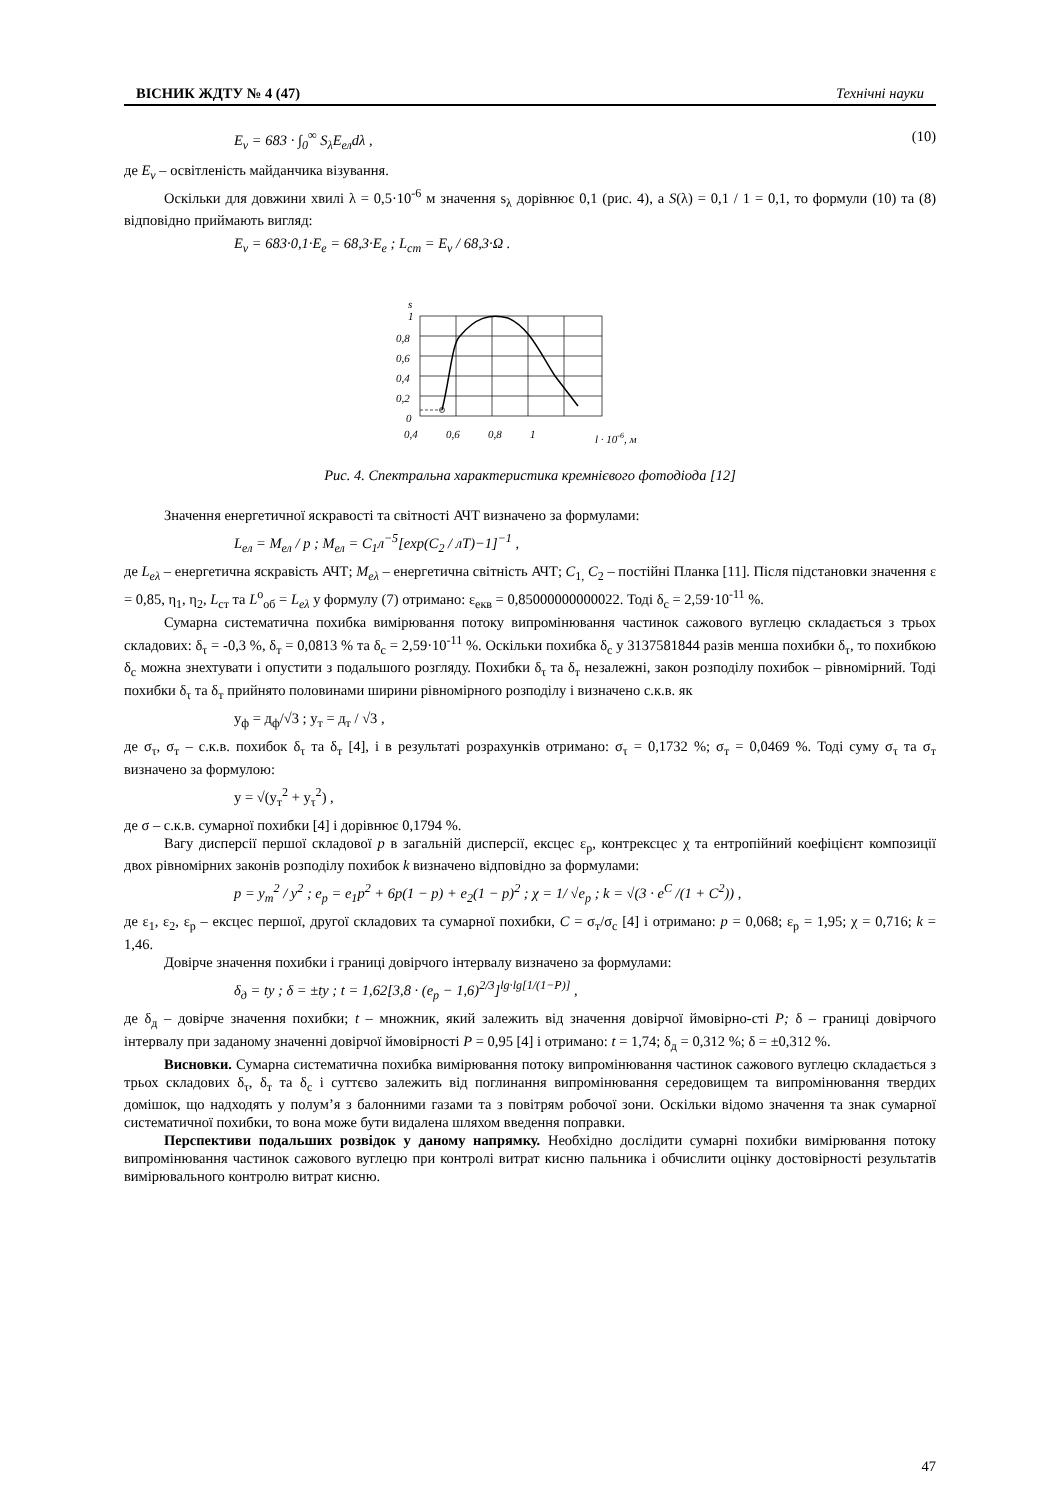ВІСНИК ЖДТУ № 4 (47) Технічні науки
E<sub>v</sub> = 683 · ∫<sub>0</sub><sup>∞</sup> S<sub>λ</sub>E<sub>ел</sub>dλ , (10)
де E<sub>v</sub> – освітленість майданчика візування.
Оскільки для довжини хвилі λ = 0,5·10<sup>-6</sup> м значення s<sub>λ</sub> дорівнює 0,1 (рис. 4), а S(λ) = 0,1 / 1 = 0,1, то формули (10) та (8) відповідно приймають вигляд:
E<sub>v</sub> = 683·0,1·E<sub>e</sub> = 68,3·E<sub>e</sub> ; L<sub>ст</sub> = E<sub>v</sub> / 68,3·Ω .
s
1
0,8
0,6
0,4
0,2
0
0,4
0,6
0,8
1
l · 10-6, м
Рис. 4. Спектральна характеристика кремнієвого фотодіода [12]
Значення енергетичної яскравості та світності АЧТ визначено за формулами:
L<sub>ел</sub> = M<sub>ел</sub> / р ; M<sub>ел</sub> = C<sub>1</sub>л<sup>−5</sup>[exp(C<sub>2</sub> / лT)−1]<sup>−1</sup> ,
де L<sub>eλ</sub> – енергетична яскравість АЧТ; M<sub>eλ</sub> – енергетична світність АЧТ; C<sub>1,</sub> C<sub>2</sub> – постійні Планка [11]. Після підстановки значення ε = 0,85, η<sub>1</sub>, η<sub>2</sub>, L<sub>ст</sub> та L<sup>о</sup><sub>об</sub> = L<sub>eλ</sub> у формулу (7) отримано: ε<sub>екв</sub> = 0,85000000000022. Тоді δ<sub>с</sub> = 2,59·10<sup>-11</sup> %.
Сумарна систематична похибка вимірювання потоку випромінювання частинок сажового вуглецю складається з трьох складових: δ<sub>τ</sub> = -0,3 %, δ<sub>т</sub> = 0,0813 % та δ<sub>с</sub> = 2,59·10<sup>-11</sup> %. Оскільки похибка δ<sub>с</sub> у 3137581844 разів менша похибки δ<sub>τ</sub>, то похибкою δ<sub>с</sub> можна знехтувати і опустити з подальшого розгляду. Похибки δ<sub>τ</sub> та δ<sub>т</sub> незалежні, закон розподілу похибок – рівномірний. Тоді похибки δ<sub>τ</sub> та δ<sub>т</sub> прийнято половинами ширини рівномірного розподілу і визначено с.к.в. як
у<sub>ф</sub> = д<sub>ф</sub>/√3 ; у<sub>т</sub> = д<sub>т</sub> / √3 ,
де σ<sub>τ</sub>, σ<sub>т</sub> – с.к.в. похибок δ<sub>τ</sub> та δ<sub>т</sub> [4], і в результаті розрахунків отримано: σ<sub>τ</sub> = 0,1732 %; σ<sub>т</sub> = 0,0469 %. Тоді суму σ<sub>τ</sub> та σ<sub>т</sub> визначено за формулою:
у = √(у<sub>т</sub><sup>2</sup> + у<sub>τ</sub><sup>2</sup>) ,
де σ – с.к.в. сумарної похибки [4] і дорівнює 0,1794 %.
Вагу дисперсії першої складової p в загальній дисперсії, ексцес ε<sub>р</sub>, контрексцес χ та ентропійний коефіцієнт композиції двох рівномірних законів розподілу похибок k визначено відповідно за формулами:
p = у<sub>т</sub><sup>2</sup> / у<sup>2</sup> ; е<sub>р</sub> = е<sub>1</sub>p<sup>2</sup> + 6p(1 − p) + е<sub>2</sub>(1 − p)<sup>2</sup> ; χ = 1/ √е<sub>р</sub> ; k = √(3 · e<sup>C</sup> /(1 + C<sup>2</sup>)) ,
де ε<sub>1</sub>, ε<sub>2</sub>, ε<sub>р</sub> – ексцес першої, другої складових та сумарної похибки, C = σ<sub>т</sub>/σ<sub>с</sub> [4] і отримано: p = 0,068; ε<sub>р</sub> = 1,95; χ = 0,716; k = 1,46.
Довірче значення похибки і границі довірчого інтервалу визначено за формулами:
δ<sub>д</sub> = tу ; δ = ±tу ; t = 1,62[3,8 · (е<sub>р</sub> − 1,6)<sup>2/3</sup>]<sup>lg·lg[1/(1−P)]</sup> ,
де δ<sub>д</sub> – довірче значення похибки; t – множник, який залежить від значення довірчої ймовірно-сті P; δ – границі довірчого інтервалу при заданому значенні довірчої ймовірності P = 0,95 [4] і отримано: t = 1,74; δ<sub>д</sub> = 0,312 %; δ = ±0,312 %.
Висновки. Сумарна систематична похибка вимірювання потоку випромінювання частинок сажового вуглецю складається з трьох складових δ<sub>τ</sub>, δ<sub>т</sub> та δ<sub>с</sub> і суттєво залежить від поглинання випромінювання середовищем та випромінювання твердих домішок, що надходять у полум’я з балонними газами та з повітрям робочої зони. Оскільки відомо значення та знак сумарної систематичної похибки, то вона може бути видалена шляхом введення поправки.
Перспективи подальших розвідок у даному напрямку. Необхідно дослідити сумарні похибки вимірювання потоку випромінювання частинок сажового вуглецю при контролі витрат кисню пальника і обчислити оцінку достовірності результатів вимірювального контролю витрат кисню.
47